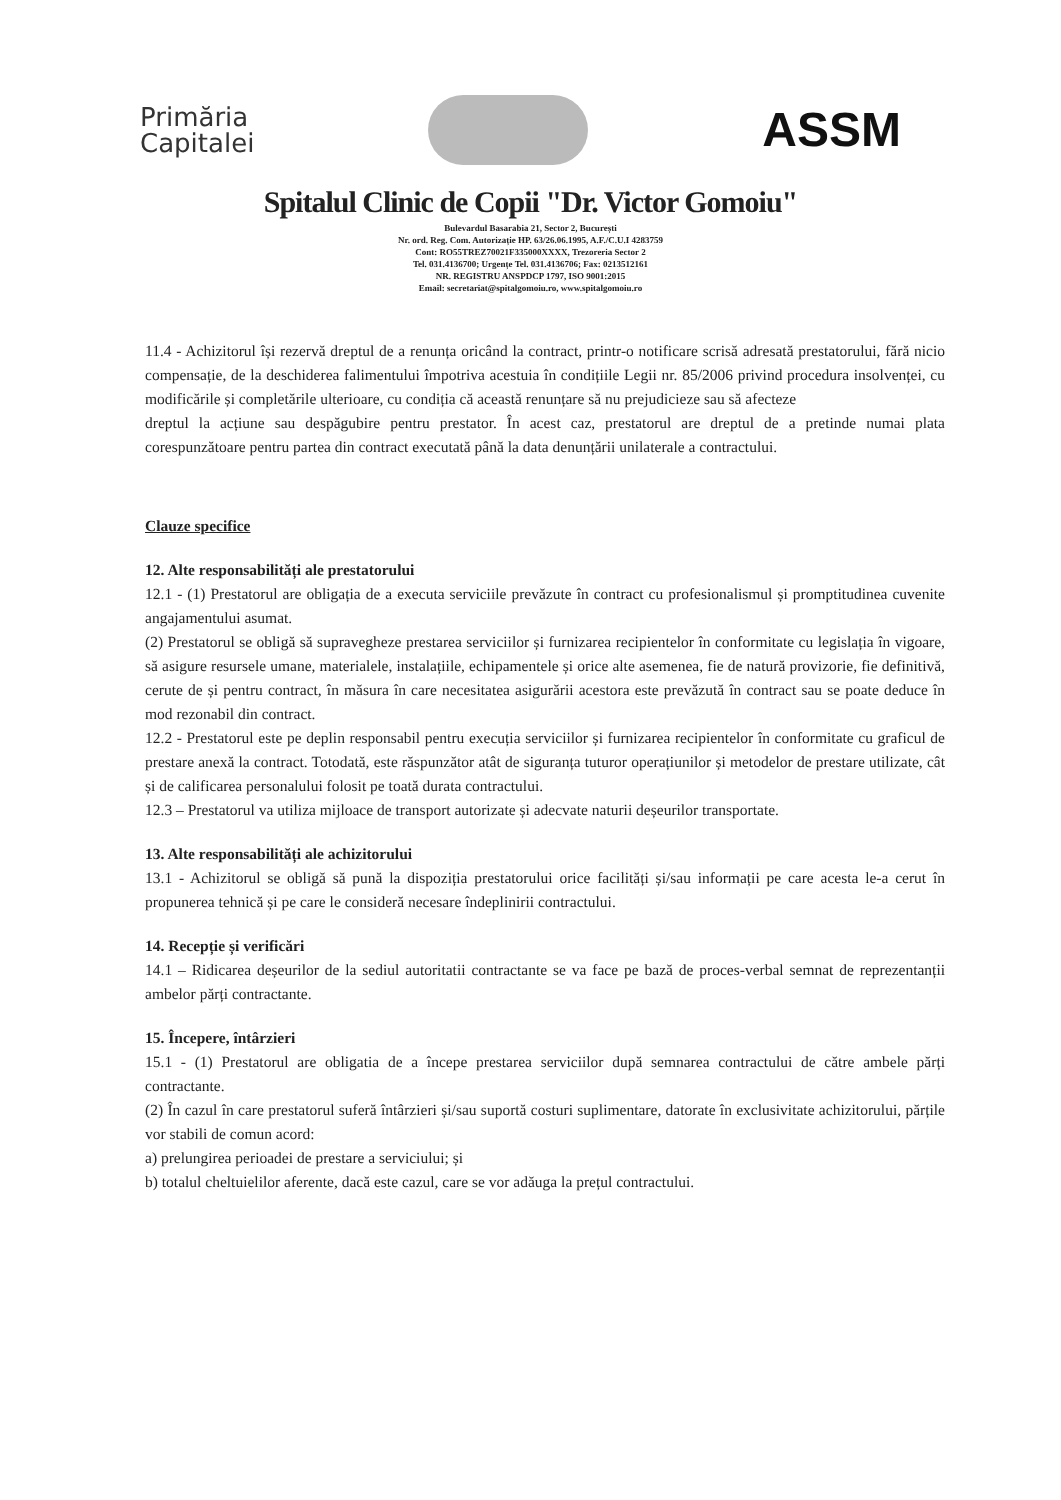Primăria
Capitalei
ASSM
Spitalul Clinic de Copii "Dr. Victor Gomoiu"
Bulevardul Basarabia 21, Sector 2, București
Nr. ord. Reg. Com. Autorizație HP. 63/26.06.1995, A.F./C.U.I 4283759
Cont: RO55TREZ70021F335000XXXX, Trezoreria Sector 2
Tel. 031.4136700; Urgențe Tel. 031.4136706; Fax: 0213512161
NR. REGISTRU ANSPDCP 1797, ISO 9001:2015
Email: secretariat@spitalgomoiu.ro, www.spitalgomoiu.ro
11.4 - Achizitorul își rezervă dreptul de a renunța oricând la contract, printr-o notificare scrisă adresată prestatorului, fără nicio compensație, de la deschiderea falimentului împotriva acestuia în condițiile Legii nr. 85/2006 privind procedura insolvenței, cu modificările și completările ulterioare, cu condiția că această renunțare să nu prejudicieze sau să afecteze
dreptul la acțiune sau despăgubire pentru prestator. În acest caz, prestatorul are dreptul de a pretinde numai plata corespunzătoare pentru partea din contract executată până la data denunțării unilaterale a contractului.
Clauze specifice
12. Alte responsabilități ale prestatorului
12.1 - (1) Prestatorul are obligația de a executa serviciile prevăzute în contract cu profesionalismul și promptitudinea cuvenite angajamentului asumat.
(2) Prestatorul se obligă să supravegheze prestarea serviciilor și furnizarea recipientelor în conformitate cu legislația în vigoare, să asigure resursele umane, materialele, instalațiile, echipamentele și orice alte asemenea, fie de natură provizorie, fie definitivă, cerute de și pentru contract, în măsura în care necesitatea asigurării acestora este prevăzută în contract sau se poate deduce în mod rezonabil din contract.
12.2 - Prestatorul este pe deplin responsabil pentru execuția serviciilor și furnizarea recipientelor în conformitate cu graficul de prestare anexă la contract. Totodată, este răspunzător atât de siguranța tuturor operațiunilor și metodelor de prestare utilizate, cât și de calificarea personalului folosit pe toată durata contractului.
12.3 – Prestatorul va utiliza mijloace de transport autorizate și adecvate naturii deșeurilor transportate.
13. Alte responsabilități ale achizitorului
13.1 - Achizitorul se obligă să pună la dispoziția prestatorului orice facilități și/sau informații pe care acesta le-a cerut în propunerea tehnică și pe care le consideră necesare îndeplinirii contractului.
14. Recepție și verificări
14.1 – Ridicarea deșeurilor de la sediul autoritatii contractante se va face pe bază de proces-verbal semnat de reprezentanții ambelor părți contractante.
15. Începere, întârzieri
15.1 - (1) Prestatorul are obligatia de a începe prestarea serviciilor după semnarea contractului de către ambele părți contractante.
(2) În cazul în care prestatorul suferă întârzieri și/sau suportă costuri suplimentare, datorate în exclusivitate achizitorului, părțile vor stabili de comun acord:
a) prelungirea perioadei de prestare a serviciului; și
b) totalul cheltuielilor aferente, dacă este cazul, care se vor adăuga la prețul contractului.